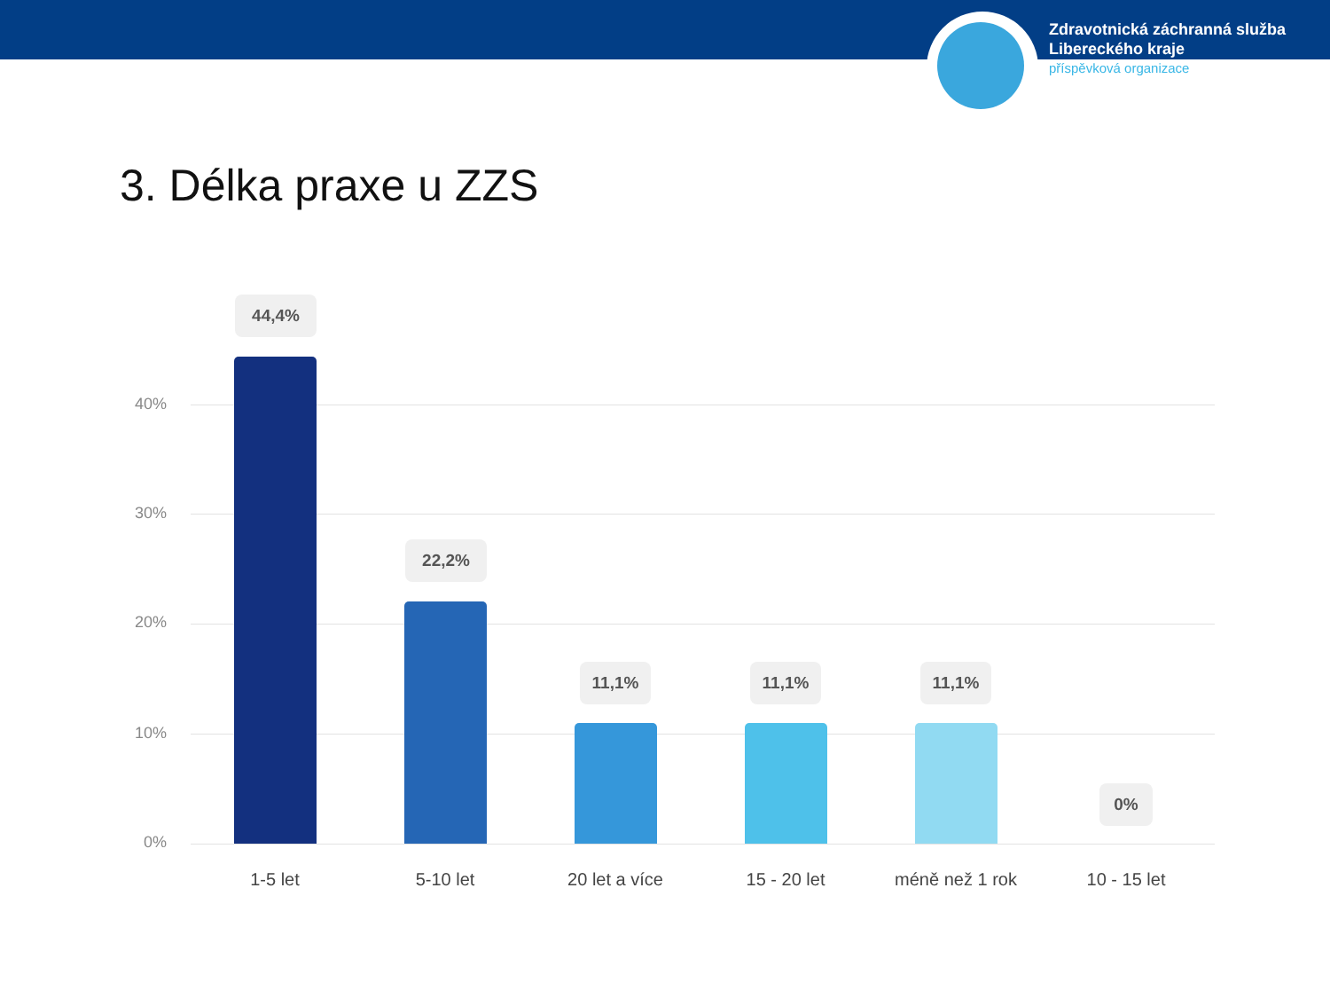Zdravotnická záchranná služba
Libereckého kraje
příspěvková organizace
3. Délka praxe u ZZS
40%
30%
20%
10%
0%
44,4%
22,2%
11,1% 11,1% 11,1%
0%
1-5 let 5-10 let 20 let a více 15 - 20 let méně než 1 rok 10 - 15 let